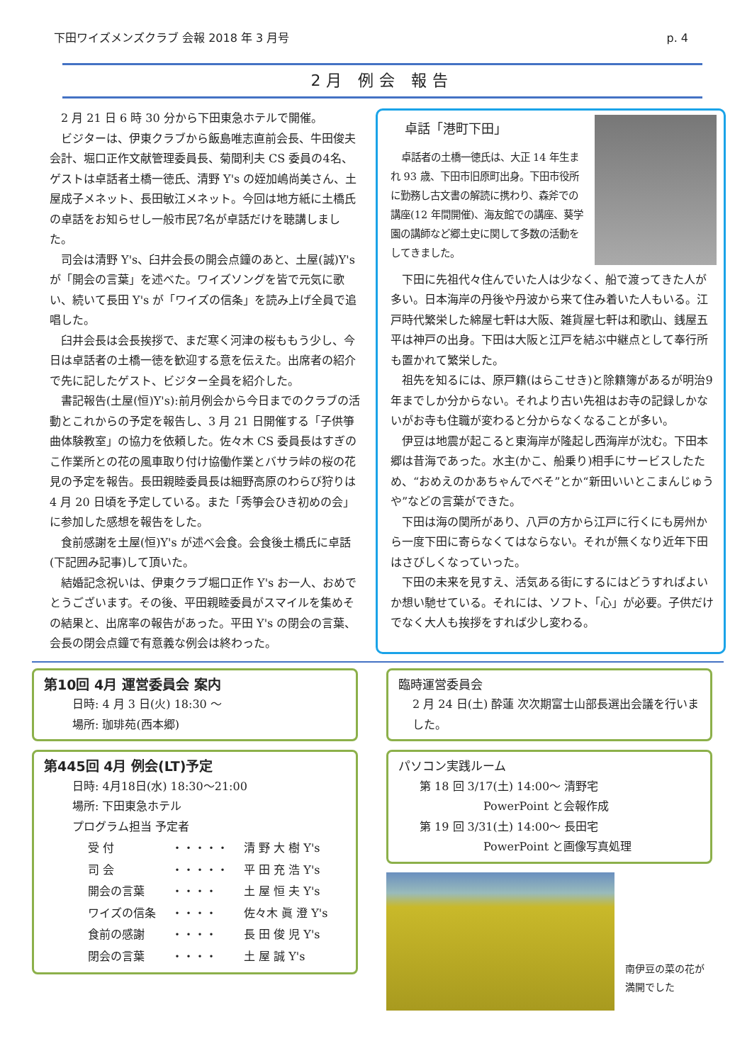下田ワイズメンズクラブ 会報 2018 年 3 月号 p. 4
2月 例会 報告
2 月 21 日 6 時 30 分から下田東急ホテルで開催。
ビジターは、伊東クラブから飯島唯志直前会長、牛田俊夫会計、堀口正作文献管理委員長、菊間利夫 CS 委員の4名、ゲストは卓話者土橋一徳氏、清野 Y's の姪加嶋尚美さん、土屋成子メネット、長田敏江メネット。今回は地方紙に土橋氏の卓話をお知らせし一般市民7名が卓話だけを聴講しました。
司会は清野 Y's、臼井会長の開会点鐘のあと、土屋(誠)Y's が「開会の言葉」を述べた。ワイズソングを皆で元気に歌い、続いて長田 Y's が「ワイズの信条」を読み上げ全員で追唱した。
臼井会長は会長挨拶で、まだ寒く河津の桜ももう少し、今日は卓話者の土橋一徳を歓迎する意を伝えた。出席者の紹介で先に記したゲスト、ビジター全員を紹介した。
書記報告(土屋(恒)Y's):前月例会から今日までのクラブの活動とこれからの予定を報告し、3 月 21 日開催する「子供箏曲体験教室」の協力を依頼した。佐々木 CS 委員長はすぎのこ作業所との花の風車取り付け協働作業とバサラ峠の桜の花見の予定を報告。長田親睦委員長は細野高原のわらび狩りは 4 月 20 日頃を予定している。また「秀箏会ひき初めの会」に参加した感想を報告をした。
食前感謝を土屋(恒)Y's が述べ会食。会食後土橋氏に卓話(下記囲み記事)して頂いた。
結婚記念祝いは、伊東クラブ堀口正作 Y's お一人、おめでとうございます。その後、平田親睦委員がスマイルを集めその結果と、出席率の報告があった。平田 Y's の閉会の言葉、会長の閉会点鐘で有意義な例会は終わった。
卓話「港町下田」
卓話者の土橋一徳氏は、大正 14 年生まれ 93 歳、下田市旧原町出身。下田市役所に勤務し古文書の解読に携わり、森斧での講座(12 年間開催)、海友館での講座、葵学園の講師など郷土史に関して多数の活動をしてきました。
下田に先祖代々住んでいた人は少なく、船で渡ってきた人が多い。日本海岸の丹後や丹波から来て住み着いた人もいる。江戸時代繁栄した綿屋七軒は大阪、雑貨屋七軒は和歌山、銭屋五平は神戸の出身。下田は大阪と江戸を結ぶ中継点として奉行所も置かれて繁栄した。
祖先を知るには、原戸籍(はらこせき)と除籍簿があるが明治9年までしか分からない。それより古い先祖はお寺の記録しかないがお寺も住職が変わると分からなくなることが多い。
伊豆は地震が起こると東海岸が隆起し西海岸が沈む。下田本郷は昔海であった。水主(かこ、船乗り)相手にサービスしたため、“おめえのかあちゃんでべそ”とか“新田いいとこまんじゅうや”などの言葉ができた。
下田は海の関所があり、八戸の方から江戸に行くにも房州から一度下田に寄らなくてはならない。それが無くなり近年下田はさびしくなっていった。
下田の未来を見すえ、活気ある街にするにはどうすればよいか想い馳せている。それには、ソフト、「心」が必要。子供だけでなく大人も挨拶をすれば少し変わる。
第10回 4月 運営委員会 案内
日時: 4 月 3 日(火) 18:30 ～
場所: 珈琲苑(西本郷)
第445回 4月 例会(LT)予定
日時: 4月18日(水) 18:30～21:00
場所: 下田東急ホテル
プログラム担当 予定者
| 受 付 | ・・・・・ | 清 野 大 樹 Y's |
| 司 会 | ・・・・・ | 平 田 充 浩 Y's |
| 開会の言葉 | ・・・・ | 土 屋 恒 夫 Y's |
| ワイズの信条 | ・・・・ | 佐々木 眞 澄 Y's |
| 食前の感謝 | ・・・・ | 長 田 俊 児 Y's |
| 閉会の言葉 | ・・・・ | 土 屋 誠 Y's |
臨時運営委員会
2 月 24 日(土) 酔蓮 次次期富士山部長選出会議を行いました。
パソコン実践ルーム
第 18 回 3/17(土) 14:00～ 清野宅
PowerPoint と会報作成
第 19 回 3/31(土) 14:00～ 長田宅
PowerPoint と画像写真処理
南伊豆の菜の花が満開でした